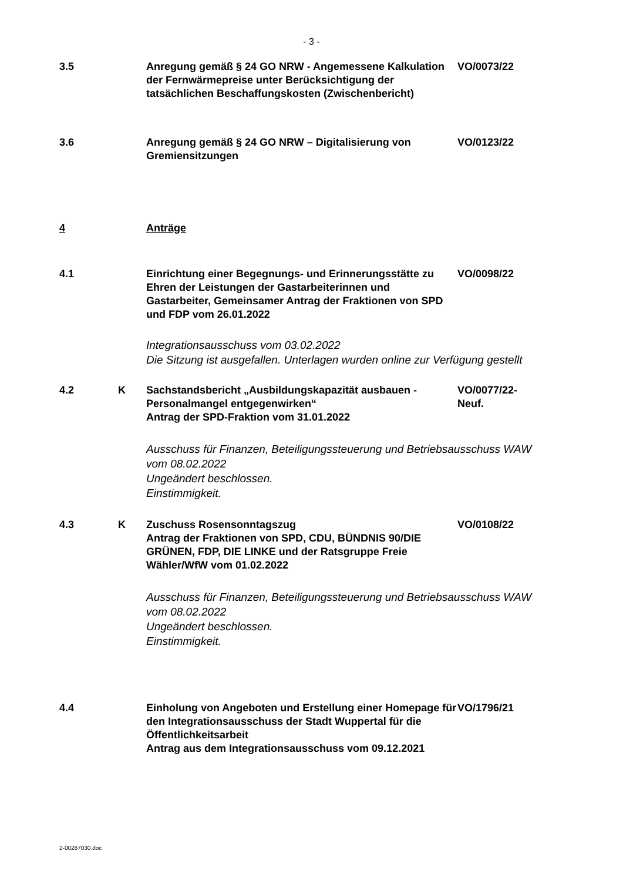- 3 -
3.5 Anregung gemäß § 24 GO NRW - Angemessene Kalkulation der Fernwärmepreise unter Berücksichtigung der tatsächlichen Beschaffungskosten (Zwischenbericht)
VO/0073/22
3.6 Anregung gemäß § 24 GO NRW – Digitalisierung von Gremiensitzungen
VO/0123/22
4 Anträge
4.1 Einrichtung einer Begegnungs- und Erinnerungsstätte zu Ehren der Leistungen der Gastarbeiterinnen und Gastarbeiter, Gemeinsamer Antrag der Fraktionen von SPD und FDP vom 26.01.2022
VO/0098/22
Integrationsausschuss vom 03.02.2022
Die Sitzung ist ausgefallen. Unterlagen wurden online zur Verfügung gestellt
4.2 K Sachstandsbericht „Ausbildungskapazität ausbauen - Personalmangel entgegenwirken“
Antrag der SPD-Fraktion vom 31.01.2022
VO/0077/22-Neuf.
Ausschuss für Finanzen, Beteiligungssteuerung und Betriebsausschuss WAW vom 08.02.2022
Ungeändert beschlossen.
Einstimmigkeit.
4.3 K Zuschuss Rosensonntagszug
Antrag der Fraktionen von SPD, CDU, BÜNDNIS 90/DIE GRÜNEN, FDP, DIE LINKE und der Ratsgruppe Freie Wähler/WfW vom 01.02.2022
VO/0108/22
Ausschuss für Finanzen, Beteiligungssteuerung und Betriebsausschuss WAW vom 08.02.2022
Ungeändert beschlossen.
Einstimmigkeit.
4.4 Einholung von Angeboten und Erstellung einer Homepage für den Integrationsausschuss der Stadt Wuppertal für die Öffentlichkeitsarbeit
Antrag aus dem Integrationsausschuss vom 09.12.2021
VO/1796/21
2-00287030.doc